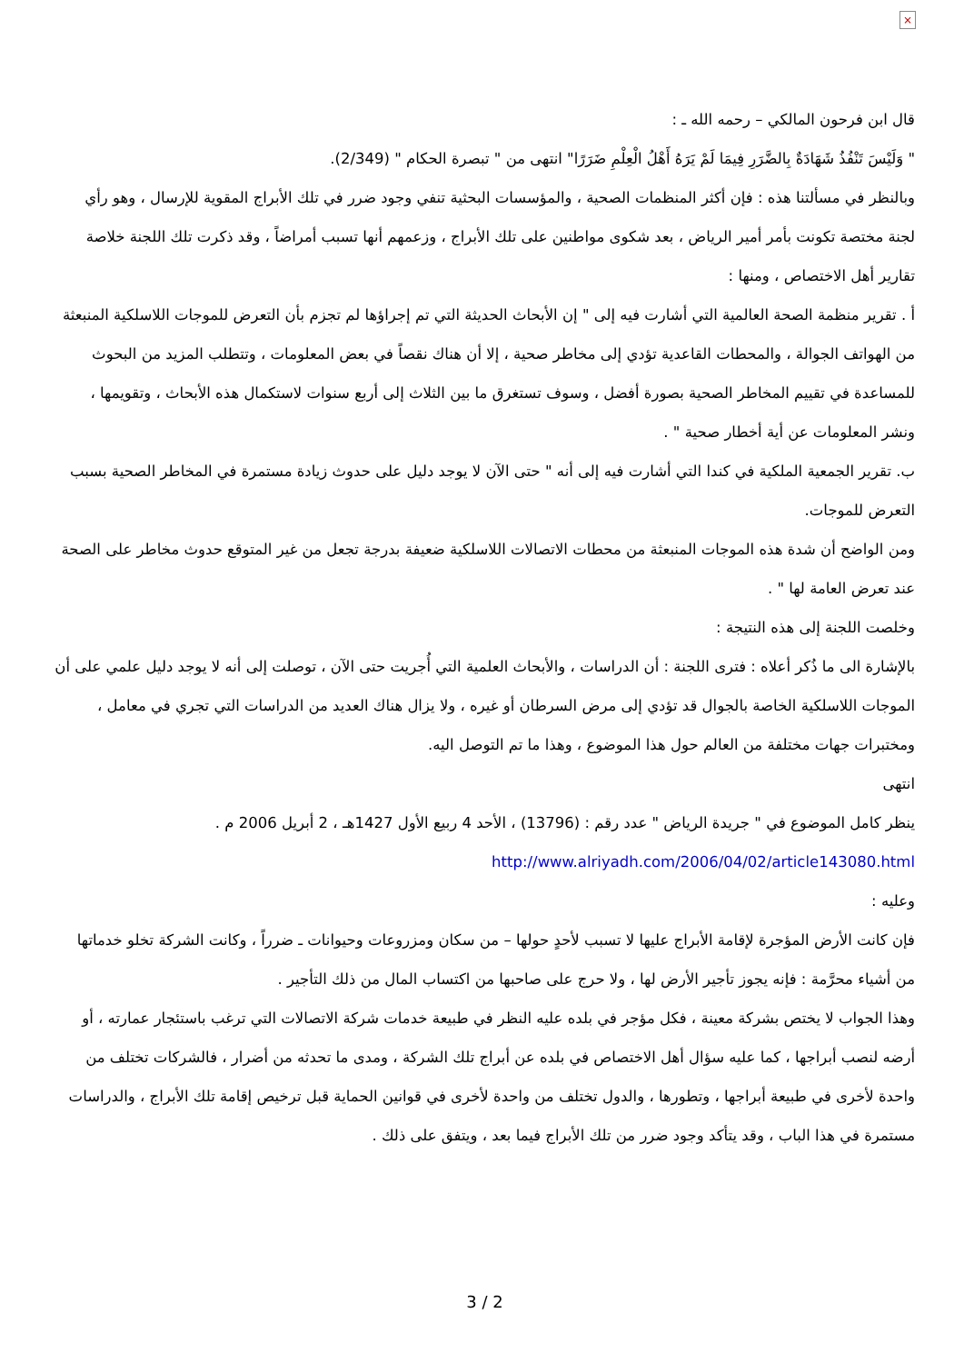×
قال ابن فرحون المالكي – رحمه الله ـ :
" وَلَيْسَ تَنْفُذُ شَهَادَةٌ بِالضَّرَرِ فِيمَا لَمْ يَرَهُ أَهْلُ الْعِلْمِ ضَرَرًا" انتهى من " تبصرة الحكام " (2/349).
وبالنظر في مسألتنا هذه : فإن أكثر المنظمات الصحية ، والمؤسسات البحثية تنفي وجود ضرر في تلك الأبراج المقوية للإرسال ، وهو رأي لجنة مختصة تكونت بأمر أمير الرياض ، بعد شكوى مواطنين على تلك الأبراج ، وزعمهم أنها تسبب أمراضاً ، وقد ذكرت تلك اللجنة خلاصة تقارير أهل الاختصاص ، ومنها :
أ . تقرير منظمة الصحة العالمية التي أشارت فيه إلى " إن الأبحاث الحديثة التي تم إجراؤها لم تجزم بأن التعرض للموجات اللاسلكية المنبعثة من الهواتف الجوالة ، والمحطات القاعدية تؤدي إلى مخاطر صحية ، إلا أن هناك نقصاً في بعض المعلومات ، وتتطلب المزيد من البحوث للمساعدة في تقييم المخاطر الصحية بصورة أفضل ، وسوف تستغرق ما بين الثلاث إلى أربع سنوات لاستكمال هذه الأبحاث ، وتقويمها ، ونشر المعلومات عن أية أخطار صحية " .
ب. تقرير الجمعية الملكية في كندا التي أشارت فيه إلى أنه " حتى الآن لا يوجد دليل على حدوث زيادة مستمرة في المخاطر الصحية بسبب التعرض للموجات.
ومن الواضح أن شدة هذه الموجات المنبعثة من محطات الاتصالات اللاسلكية ضعيفة بدرجة تجعل من غير المتوقع حدوث مخاطر على الصحة عند تعرض العامة لها " .
وخلصت اللجنة إلى هذه النتيجة :
بالإشارة الى ما ذُكر أعلاه : فترى اللجنة : أن الدراسات ، والأبحاث العلمية التي أُجريت حتى الآن ، توصلت إلى أنه لا يوجد دليل علمي على أن الموجات اللاسلكية الخاصة بالجوال قد تؤدي إلى مرض السرطان أو غيره ، ولا يزال هناك العديد من الدراسات التي تجري في معامل ، ومختبرات جهات مختلفة من العالم حول هذا الموضوع ، وهذا ما تم التوصل اليه.
انتهى
ينظر كامل الموضوع في " جريدة الرياض " عدد رقم : (13796) ، الأحد 4 ربيع الأول 1427هـ ، 2 أبريل 2006 م .
http://www.alriyadh.com/2006/04/02/article143080.html
وعليه :
فإن كانت الأرض المؤجرة لإقامة الأبراج عليها لا تسبب لأحدٍ حولها – من سكان ومزروعات وحيوانات ـ ضرراً ، وكانت الشركة تخلو خدماتها من أشياء محرَّمة : فإنه يجوز تأجير الأرض لها ، ولا حرج على صاحبها من اكتساب المال من ذلك التأجير .
وهذا الجواب لا يختص بشركة معينة ، فكل مؤجر في بلده عليه النظر في طبيعة خدمات شركة الاتصالات التي ترغب باستئجار عمارته ، أو أرضه لنصب أبراجها ، كما عليه سؤال أهل الاختصاص في بلده عن أبراج تلك الشركة ، ومدى ما تحدثه من أضرار ، فالشركات تختلف من واحدة لأخرى في طبيعة أبراجها ، وتطورها ، والدول تختلف من واحدة لأخرى في قوانين الحماية قبل ترخيص إقامة تلك الأبراج ، والدراسات مستمرة في هذا الباب ، وقد يتأكد وجود ضرر من تلك الأبراج فيما بعد ، ويتفق على ذلك .
3 / 2